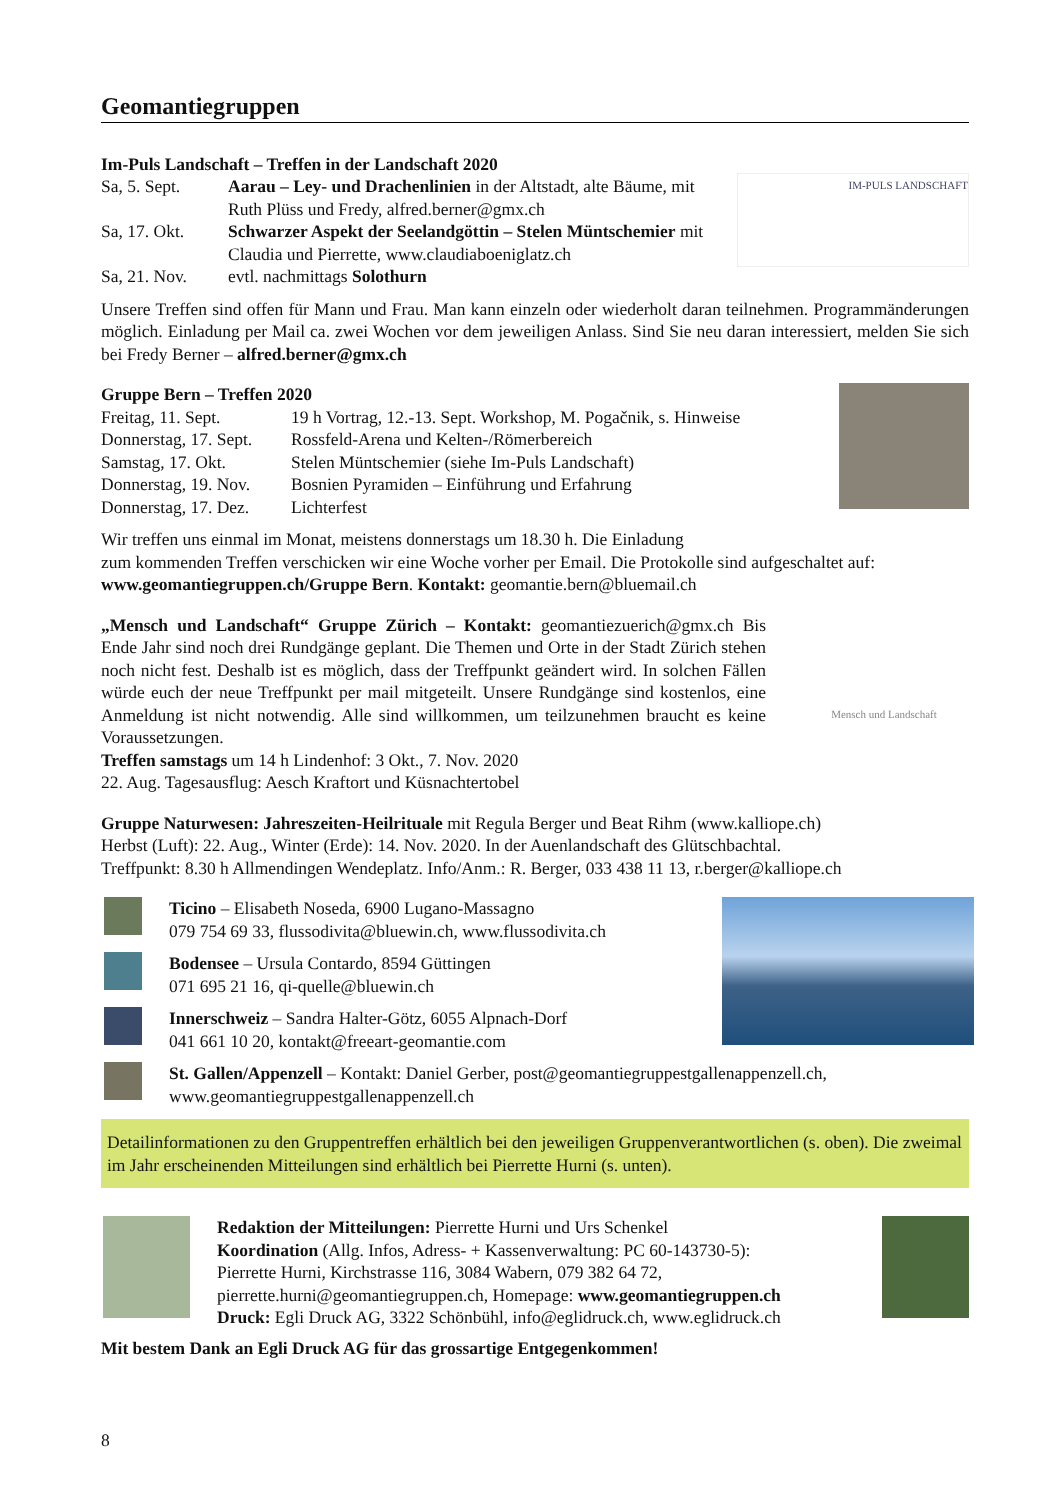Geomantiegruppen
IM-PULS LANDSCHAFT
Im-Puls Landschaft – Treffen in der Landschaft 2020
Sa, 5. Sept. Aarau – Ley- und Drachenlinien in der Altstadt, alte Bäume, mit Ruth Plüss und Fredy, alfred.berner@gmx.ch
Sa, 17. Okt. Schwarzer Aspekt der Seelandgöttin – Stelen Müntsche­mier mit Claudia und Pierrette, www.claudiaboeniglatz.ch
Sa, 21. Nov. evtl. nachmittags Solothurn
Unsere Treffen sind offen für Mann und Frau. Man kann einzeln oder wiederholt daran teilnehmen. Programm­änderungen möglich. Einladung per Mail ca. zwei Wochen vor dem jeweiligen Anlass. Sind Sie neu daran interessiert, melden Sie sich bei Fredy Berner – alfred.berner@gmx.ch
Gruppe Bern – Treffen 2020
Freitag, 11. Sept. 19 h Vortrag, 12.-13. Sept. Workshop, M. Pogačnik, s. Hinweise
Donnerstag, 17. Sept. Rossfeld-Arena und Kelten-/Römerbereich
Samstag, 17. Okt. Stelen Müntschemier (siehe Im-Puls Landschaft)
Donnerstag, 19. Nov. Bosnien Pyramiden – Einführung und Erfahrung
Donnerstag, 17. Dez. Lichterfest
Wir treffen uns einmal im Monat, meistens donnerstags um 18.30 h. Die Einladung
zum kommenden Treffen verschicken wir eine Woche vorher per Email. Die Protokolle sind aufgeschaltet auf: www.geomantiegruppen.ch/Gruppe Bern. Kontakt: geomantie.bern@bluemail.ch
Mensch und Landschaft
„Mensch und Landschaft“ Gruppe Zürich – Kontakt: geomantiezuerich@gmx.ch Bis Ende Jahr sind noch drei Rundgänge geplant. Die Themen und Orte in der Stadt Zürich stehen noch nicht fest. Deshalb ist es möglich, dass der Treffpunkt geändert wird. In solchen Fällen würde euch der neue Treffpunkt per mail mitgeteilt. Unsere Rundgänge sind kostenlos, eine Anmeldung ist nicht notwendig. Alle sind will­kommen, um teilzunehmen braucht es keine Voraussetzungen.
Treffen samstags um 14 h Lindenhof: 3 Okt., 7. Nov. 2020
22. Aug. Tagesausflug: Aesch Kraftort und Küsnachtertobel
Gruppe Naturwesen: Jahreszeiten-Heilrituale mit Regula Berger und Beat Rihm (www.kalliope.ch)
Herbst (Luft): 22. Aug., Winter (Erde): 14. Nov. 2020. In der Auenlandschaft des Glütschbachtal.
Treffpunkt: 8.30 h Allmendingen Wendeplatz. Info/Anm.: R. Berger, 033 438 11 13, r.berger@kalliope.ch
Ticino – Elisabeth Noseda, 6900 Lugano-Massagno
079 754 69 33, flussodivita@bluewin.ch, www.flussodivita.ch
Bodensee – Ursula Contardo, 8594 Güttingen
071 695 21 16, qi-quelle@bluewin.ch
Innerschweiz – Sandra Halter-Götz, 6055 Alpnach-Dorf
041 661 10 20, kontakt@freeart-geomantie.com
St. Gallen/Appenzell – Kontakt: Daniel Gerber, post@geomantiegruppestgallenappenzell.ch,
www.geomantiegruppestgallenappenzell.ch
Detailinformationen zu den Gruppentreffen erhältlich bei den jeweiligen Gruppenverantwortlichen (s. oben). Die zweimal im Jahr erscheinenden Mitteilungen sind erhältlich bei Pierrette Hurni (s. unten).
Redaktion der Mitteilungen: Pierrette Hurni und Urs Schenkel
Koordination (Allg. Infos, Adress- + Kassenverwaltung: PC 60-143730-5):
Pierrette Hurni, Kirchstrasse 116, 3084 Wabern, 079 382 64 72,
pierrette.hurni@geomantiegruppen.ch, Homepage: www.geomantiegruppen.ch
Druck: Egli Druck AG, 3322 Schönbühl, info@eglidruck.ch, www.eglidruck.ch
Mit bestem Dank an Egli Druck AG für das grossartige Entgegenkommen!
8